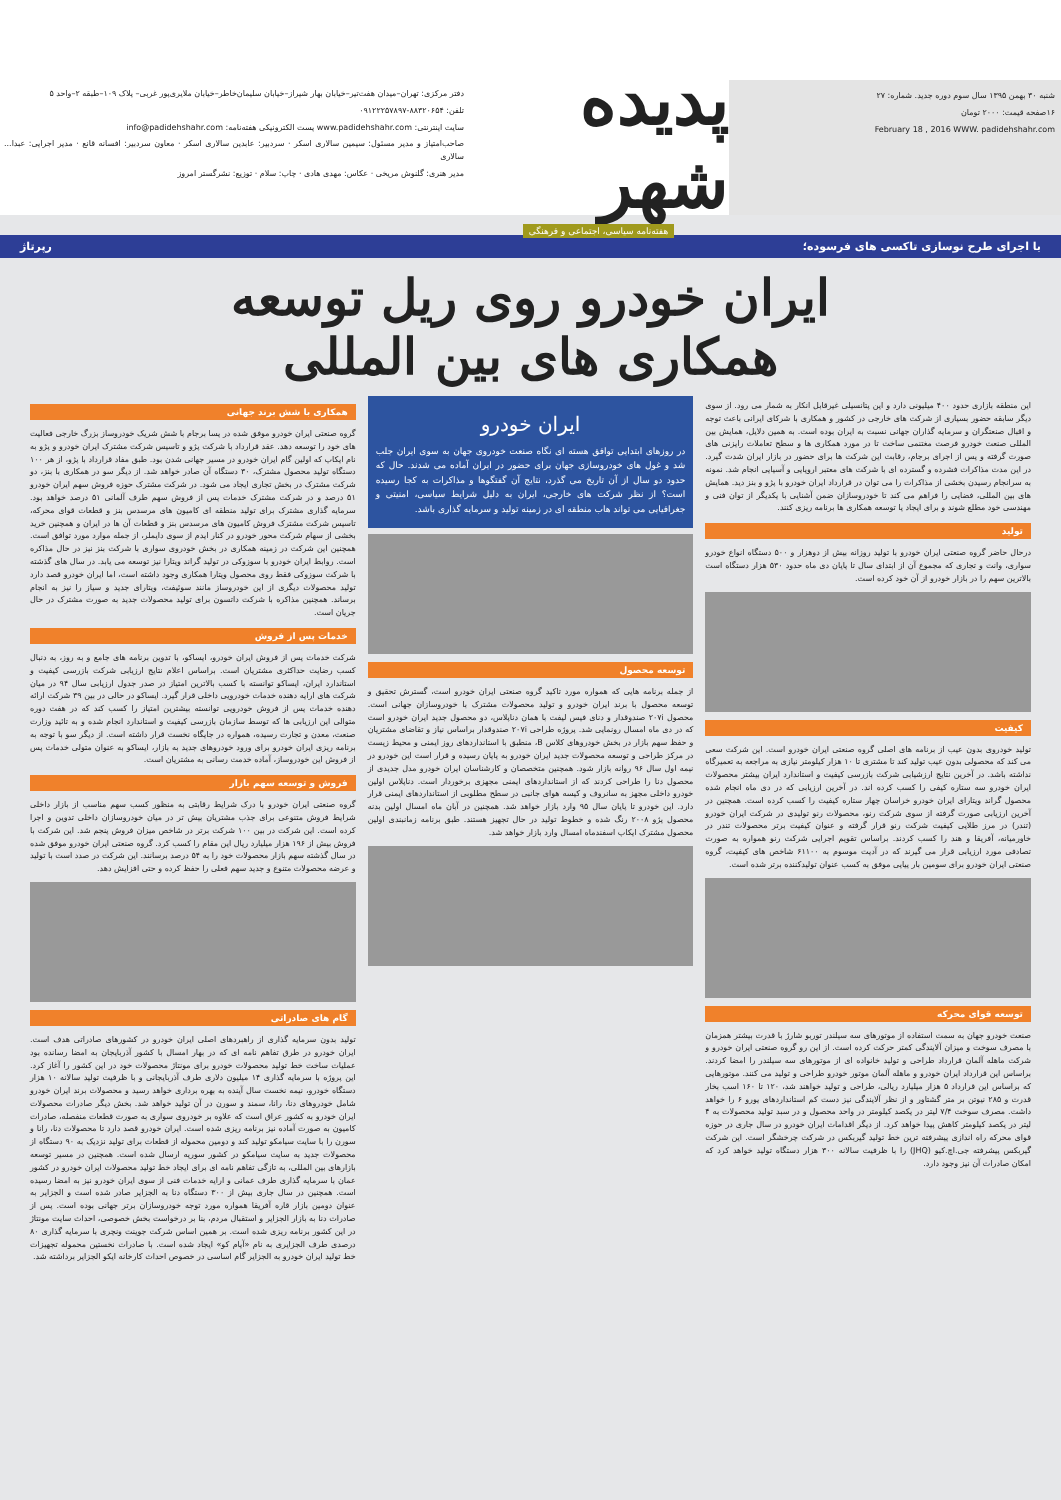شنبه ۳۰ بهمن ۱۳۹۵ سال سوم دوره جدید. شماره: ۲۷
۱۶صفحه قیمت: ۲۰۰۰ تومان
February 18 , 2016 WWW. padidehshahr.com
پدیده شهر
هفته‌نامه سیاسی، اجتماعی و فرهنگی
دفتر مرکزی: تهران–میدان هفت‌تیر–خیابان بهار شیراز–خیابان سلیمان‌خاطر–خیابان ملایری‌پور غربی– پلاک ۱۰۹–طبقه ۲–واحد ۵
تلفن: ۸۸۳۲۰۶۵۴-۰۹۱۲۲۲۵۷۸۹۷
سایت اینترنتی: www.padidehshahr.com پست الکترونیکی هفته‌نامه: info@padidehshahr.com
صاحب‌امتیاز و مدیر مسئول: سیمین سالاری اسکر · سردبیر: عابدین سالاری اسکر · معاون سردبیر: افسانه قانع · مدیر اجرایی: عبدا... سالاری
مدیر هنری: گلنوش مریخی · عکاس: مهدی هادی · چاپ: سلام · توزیع: نشرگستر امروز
با اجرای طرح نوسازی تاکسی های فرسوده؛ رپرتاژ
ایران خودرو روی ریل توسعه
همکاری های بین المللی
این منطقه بازاری حدود ۴۰۰ میلیونی دارد و این پتانسیلی غیرقابل انکار به شمار می رود. از سوی دیگر سابقه حضور بسیاری از شرکت های خارجی در کشور و همکاری با شرکای ایرانی باعث توجه و اقبال صنعتگران و سرمایه گذاران جهانی نسبت به ایران بوده است. به همین دلایل، همایش بین المللی صنعت خودرو فرصت مغتنمی ساخت تا در مورد همکاری ها و سطح تعاملات رایزنی های صورت گرفته و پس از اجرای برجام، رقابت این شرکت ها برای حضور در بازار ایران شدت گیرد. در این مدت مذاکرات فشرده و گسترده ای با شرکت های معتبر اروپایی و آسیایی انجام شد. نمونه به سرانجام رسیدن بخشی از مذاکرات را می توان در قرارداد ایران خودرو با پژو و بنز دید. همایش های بین المللی، فضایی را فراهم می کند تا خودروسازان ضمن آشنایی با یکدیگر از توان فنی و مهندسی خود مطلع شوند و برای ایجاد یا توسعه همکاری ها برنامه ریزی کنند.
تولید
درحال حاضر گروه صنعتی ایران خودرو با تولید روزانه بیش از دوهزار و ۵۰۰ دستگاه انواع خودرو سواری، وانت و تجاری که مجموع آن از ابتدای سال تا پایان دی ماه حدود ۵۳۰ هزار دستگاه است بالاترین سهم را در بازار خودرو از آن خود کرده است.
کیفیت
تولید خودروی بدون عیب از برنامه های اصلی گروه صنعتی ایران خودرو است. این شرکت سعی می کند که محصولی بدون عیب تولید کند تا مشتری تا ۱۰ هزار کیلومتر نیازی به مراجعه به تعمیرگاه نداشته باشد. در آخرین نتایج ارزشیابی شرکت بازرسی کیفیت و استاندارد ایران بیشتر محصولات ایران خودرو سه ستاره کیفی را کسب کرده اند. در آخرین ارزیابی که در دی ماه انجام شده محصول گراند ویتارای ایران خودرو خراسان چهار ستاره کیفیت را کسب کرده است. همچنین در آخرین ارزیابی صورت گرفته از سوی شرکت رنو، محصولات رنو تولیدی در شرکت ایران خودرو (تندر) در مرز طلایی کیفیت شرکت رنو قرار گرفته و عنوان کیفیت برتر محصولات تندر در خاورمیانه، آفریقا و هند را کسب کردند. براساس تقویم اجرایی شرکت رنو همواره به صورت تصادفی مورد ارزیابی قرار می گیرند که در آدیت موسوم به ۶۱۱۰۰ شاخص های کیفیت، گروه صنعتی ایران خودرو برای سومین بار پیاپی موفق به کسب عنوان تولیدکننده برتر شده است.
توسعه قوای محرکه
صنعت خودرو جهان به سمت استفاده از موتورهای سه سیلندر توربو شارژ با قدرت بیشتر همزمان با مصرف سوخت و میزان آلایندگی کمتر حرکت کرده است. از این رو گروه صنعتی ایران خودرو و شرکت ماهله آلمان قرارداد طراحی و تولید خانواده ای از موتورهای سه سیلندر را امضا کردند. براساس این قرارداد ایران خودرو و ماهله آلمان موتور خودرو طراحی و تولید می کنند. موتورهایی که براساس این قرارداد ۵ هزار میلیارد ریالی، طراحی و تولید خواهند شد، ۱۲۰ تا ۱۶۰ اسب بخار قدرت و ۲۸۵ نیوتن بر متر گشتاور و از نظر آلایندگی نیز دست کم استانداردهای یورو ۶ را خواهد داشت. مصرف سوخت ۷/۴ لیتر در یکصد کیلومتر در واحد محصول و در سبد تولید محصولات به ۴ لیتر در یکصد کیلومتر کاهش پیدا خواهد کرد. از دیگر اقدامات ایران خودرو در سال جاری در حوزه قوای محرکه راه اندازی پیشرفته ترین خط تولید گیربکس در شرکت چرخشگر است. این شرکت گیربکس پیشرفته جی.اچ.کیو (JHQ) را با ظرفیت سالانه ۳۰۰ هزار دستگاه تولید خواهد کرد که امکان صادرات آن نیز وجود دارد.
ایران خودرو
در روزهای ابتدایی توافق هسته ای نگاه صنعت خودروی جهان به سوی ایران جلب شد و غول های خودروسازی جهان برای حضور در ایران آماده می شدند. حال که حدود دو سال از آن تاریخ می گذرد، نتایج آن گفتگوها و مذاکرات به کجا رسیده است؟ از نظر شرکت های خارجی، ایران به دلیل شرایط سیاسی، امنیتی و جغرافیایی می تواند هاب منطقه ای در زمینه تولید و سرمایه گذاری باشد.
توسعه محصول
از جمله برنامه هایی که همواره مورد تاکید گروه صنعتی ایران خودرو است، گسترش تحقیق و توسعه محصول با برند ایران خودرو و تولید محصولات مشترک با خودروسازان جهانی است. محصول ۲۰۷i صندوقدار و دنای فیس لیفت با همان دناپلاس، دو محصول جدید ایران خودرو است که در دی ماه امسال رونمایی شد. پروژه طراحی ۲۰۷i صندوقدار براساس نیاز و تقاضای مشتریان و حفظ سهم بازار در بخش خودروهای کلاس B، منطبق با استانداردهای روز ایمنی و محیط زیست در مرکز طراحی و توسعه محصولات جدید ایران خودرو به پایان رسیده و قرار است این خودرو در نیمه اول سال ۹۶ روانه بازار شود. همچنین متخصصان و کارشناسان ایران خودرو مدل جدیدی از محصول دنا را طراحی کردند که از استانداردهای ایمنی مجهزی برخوردار است. دناپلاس اولین خودرو داخلی مجهز به سانروف و کیسه هوای جانبی در سطح مطلوبی از استانداردهای ایمنی قرار دارد. این خودرو تا پایان سال ۹۵ وارد بازار خواهد شد. همچنین در آبان ماه امسال اولین بدنه محصول پژو ۲۰۰۸ رنگ شده و خطوط تولید در حال تجهیز هستند. طبق برنامه زمانبندی اولین محصول مشترک ایکاپ اسفندماه امسال وارد بازار خواهد شد.
همکاری با شش برند جهانی
گروه صنعتی ایران خودرو موفق شده در پسا برجام با شش شریک خودروساز بزرگ خارجی فعالیت های خود را توسعه دهد. عقد قرارداد با شرکت پژو و تاسیس شرکت مشترک ایران خودرو و پژو به نام ایکاپ که اولین گام ایران خودرو در مسیر جهانی شدن بود. طبق مفاد قرارداد با پژو، از هر ۱۰۰ دستگاه تولید محصول مشترک، ۳۰ دستگاه آن صادر خواهد شد. از دیگر سو در همکاری با بنز، دو شرکت مشترک در بخش تجاری ایجاد می شود. در شرکت مشترک حوزه فروش سهم ایران خودرو ۵۱ درصد و در شرکت مشترک خدمات پس از فروش سهم طرف آلمانی ۵۱ درصد خواهد بود. سرمایه گذاری مشترک برای تولید منطقه ای کامیون های مرسدس بنز و قطعات قوای محرکه، تاسیس شرکت مشترک فروش کامیون های مرسدس بنز و قطعات آن ها در ایران و همچنین خرید بخشی از سهام شرکت محور خودرو در کنار ایدم از سوی دایملر، از جمله موارد مورد توافق است. همچنین این شرکت در زمینه همکاری در بخش خودروی سواری با شرکت بنز نیز در حال مذاکره است. روابط ایران خودرو با سوزوکی در تولید گراند ویتارا نیز توسعه می یابد. در سال های گذشته با شرکت سوزوکی فقط روی محصول ویتارا همکاری وجود داشته است، اما ایران خودرو قصد دارد تولید محصولات دیگری از این خودروساز مانند سوئیفت، ویتارای جدید و سیاز را نیز به انجام برساند. همچنین مذاکره با شرکت داتسون برای تولید محصولات جدید به صورت مشترک در حال جریان است.
خدمات پس از فروش
شرکت خدمات پس از فروش ایران خودرو، ایساکو، با تدوین برنامه های جامع و به روز، به دنبال کسب رضایت حداکثری مشتریان است. براساس اعلام نتایج ارزیابی شرکت بازرسی کیفیت و استاندارد ایران، ایساکو توانسته با کسب بالاترین امتیاز در صدر جدول ارزیابی سال ۹۴ در میان شرکت های ارایه دهنده خدمات خودرویی داخلی قرار گیرد. ایساکو در حالی در بین ۳۹ شرکت ارائه دهنده خدمات پس از فروش خودرویی توانسته بیشترین امتیاز را کسب کند که در هفت دوره متوالی این ارزیابی ها که توسط سازمان بازرسی کیفیت و استاندارد انجام شده و به تائید وزارت صنعت، معدن و تجارت رسیده، همواره در جایگاه نخست قرار داشته است. از دیگر سو با توجه به برنامه ریزی ایران خودرو برای ورود خودروهای جدید به بازار، ایساکو به عنوان متولی خدمات پس از فروش این خودروساز، آماده خدمت رسانی به مشتریان است.
فروش و توسعه سهم بازار
گروه صنعتی ایران خودرو با درک شرایط رقابتی به منظور کسب سهم مناسب از بازار داخلی شرایط فروش متنوعی برای جذب مشتریان بیش تر در میان خودروسازان داخلی تدوین و اجرا کرده است. این شرکت در بین ۱۰۰ شرکت برتر در شاخص میزان فروش پنجم شد. این شرکت با فروش بیش از ۱۹۶ هزار میلیارد ریال این مقام را کسب کرد. گروه صنعتی ایران خودرو موفق شده در سال گذشته سهم بازار محصولات خود را به ۵۴ درصد برسانند. این شرکت در صدد است با تولید و عرضه محصولات متنوع و جدید سهم فعلی را حفظ کرده و حتی افزایش دهد.
گام های صادراتی
تولید بدون سرمایه گذاری از راهبردهای اصلی ایران خودرو در کشورهای صادراتی هدف است. ایران خودرو در طرق تفاهم نامه ای که در بهار امسال با کشور آذربایجان به امضا رسانده بود عملیات ساخت خط تولید محصولات خودرو برای مونتاژ محصولات خود در این کشور را آغاز کرد. این پروژه با سرمایه گذاری ۱۴ میلیون دلاری طرف آذربایجانی و با ظرفیت تولید سالانه ۱۰ هزار دستگاه خودرو، نیمه نخست سال آینده به بهره برداری خواهد رسید و محصولات برند ایران خودرو شامل خودروهای دنا، رانا، سمند و سورن در آن تولید خواهد شد. بخش دیگر صادرات محصولات ایران خودرو به کشور عراق است که علاوه بر خودروی سواری به صورت قطعات منفصله، صادرات کامیون به صورت آماده نیز برنامه ریزی شده است. ایران خودرو قصد دارد تا محصولات دنا، رانا و سورن را با سایت سیامکو تولید کند و دومین محموله از قطعات برای تولید نزدیک به ۹۰ دستگاه از محصولات جدید به سایت سیامکو در کشور سوریه ارسال شده است. همچنین در مسیر توسعه بازارهای بین المللی، به تازگی تفاهم نامه ای برای ایجاد خط تولید محصولات ایران خودرو در کشور عمان با سرمایه گذاری طرف عمانی و ارایه خدمات فنی از سوی ایران خودرو نیز به امضا رسیده است. همچنین در سال جاری بیش از ۳۰۰ دستگاه دنا به الجزایر صادر شده است و الجزایر به عنوان دومین بازار قاره آفریقا همواره مورد توجه خودروسازان برتر جهانی بوده است. پس از صادرات دنا به بازار الجزایر و استقبال مردم، بنا بر درخواست بخش خصوصی، احداث سایت مونتاژ در این کشور برنامه ریزی شده است. بر همین اساس شرکت جوینت ونچری با سرمایه گذاری ۸۰ درصدی طرف الجزایری به نام «آیام کو» ایجاد شده است. با صادرات نخستین محموله تجهیزات خط تولید ایران خودرو به الجزایر گام اساسی در خصوص احداث کارخانه ایکو الجزایر برداشته شد.